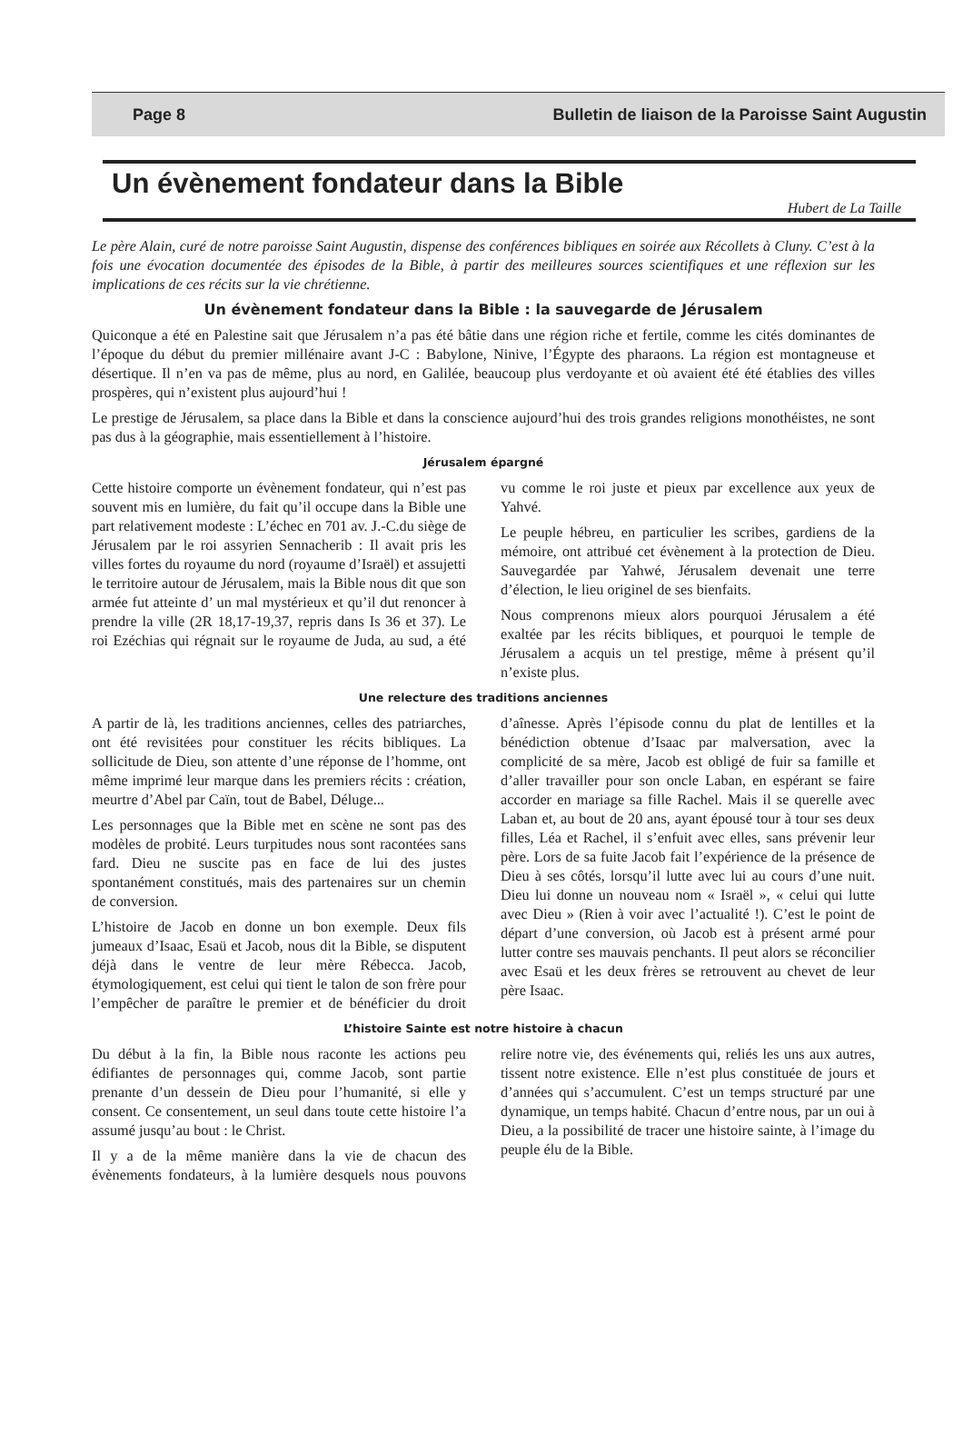Page 8 Bulletin de liaison de la Paroisse Saint Augustin
Un évènement fondateur dans la Bible
Hubert de La Taille
Le père Alain, curé de notre paroisse Saint Augustin, dispense des conférences bibliques en soirée aux Récollets à Cluny. C’est à la fois une évocation documentée des épisodes de la Bible, à partir des meilleures sources scientifiques et une réflexion sur les implications de ces récits sur la vie chrétienne.
Un évènement fondateur dans la Bible : la sauvegarde de Jérusalem
Quiconque a été en Palestine sait que Jérusalem n’a pas été bâtie dans une région riche et fertile, comme les cités dominantes de l’époque du début du premier millénaire avant J-C : Babylone, Ninive, l’Égypte des pharaons. La région est montagneuse et désertique. Il n’en va pas de même, plus au nord, en Galilée, beaucoup plus verdoyante et où avaient été été établies des villes prospères, qui n’existent plus aujourd’hui !
Le prestige de Jérusalem, sa place dans la Bible et dans la conscience aujourd’hui des trois grandes religions monothéistes, ne sont pas dus à la géographie, mais essentiellement à l’histoire.
Jérusalem épargné
Cette histoire comporte un évènement fondateur, qui n’est pas souvent mis en lumière, du fait qu’il occupe dans la Bible une part relativement modeste : L’échec en 701 av. J.-C.du siège de Jérusalem par le roi assyrien Sennacherib : Il avait pris les villes fortes du royaume du nord (royaume d’Israël) et assujetti le territoire autour de Jérusalem, mais la Bible nous dit que son armée fut atteinte d’ un mal mystérieux et qu’il dut renoncer à prendre la ville (2R 18,17-19,37, repris dans Is 36 et 37). Le roi Ezéchias qui régnait sur le royaume de Juda, au sud, a été vu comme le roi juste et pieux par excellence aux yeux de Yahvé.
Le peuple hébreu, en particulier les scribes, gardiens de la mémoire, ont attribué cet évènement à la protection de Dieu. Sauvegardée par Yahwé, Jérusalem devenait une terre d’élection, le lieu originel de ses bienfaits.
Nous comprenons mieux alors pourquoi Jérusalem a été exaltée par les récits bibliques, et pourquoi le temple de Jérusalem a acquis un tel prestige, même à présent qu’il n’existe plus.
Une relecture des traditions anciennes
A partir de là, les traditions anciennes, celles des patriarches, ont été revisitées pour constituer les récits bibliques. La sollicitude de Dieu, son attente d’une réponse de l’homme, ont même imprimé leur marque dans les premiers récits : création, meurtre d’Abel par Caïn, tout de Babel, Déluge...
Les personnages que la Bible met en scène ne sont pas des modèles de probité. Leurs turpitudes nous sont racontées sans fard. Dieu ne suscite pas en face de lui des justes spontanément constitués, mais des partenaires sur un chemin de conversion.
L’histoire de Jacob en donne un bon exemple. Deux fils jumeaux d’Isaac, Esaü et Jacob, nous dit la Bible, se disputent déjà dans le ventre de leur mère Rébecca. Jacob, étymologiquement, est celui qui tient le talon de son frère pour l’empêcher de paraître le premier et de bénéficier du droit d’aînesse. Après l’épisode connu du plat de lentilles et la bénédiction obtenue d’Isaac par malversation, avec la complicité de sa mère, Jacob est obligé de fuir sa famille et d’aller travailler pour son oncle Laban, en espérant se faire accorder en mariage sa fille Rachel. Mais il se querelle avec Laban et, au bout de 20 ans, ayant épousé tour à tour ses deux filles, Léa et Rachel, il s’enfuit avec elles, sans prévenir leur père. Lors de sa fuite Jacob fait l’expérience de la présence de Dieu à ses côtés, lorsqu’il lutte avec lui au cours d’une nuit. Dieu lui donne un nouveau nom « Israël », « celui qui lutte avec Dieu » (Rien à voir avec l’actualité !). C’est le point de départ d’une conversion, où Jacob est à présent armé pour lutter contre ses mauvais penchants. Il peut alors se réconcilier avec Esaü et les deux frères se retrouvent au chevet de leur père Isaac.
L’histoire Sainte est notre histoire à chacun
Du début à la fin, la Bible nous raconte les actions peu édifiantes de personnages qui, comme Jacob, sont partie prenante d’un dessein de Dieu pour l’humanité, si elle y consent. Ce consentement, un seul dans toute cette histoire l’a assumé jusqu’au bout : le Christ.
Il y a de la même manière dans la vie de chacun des évènements fondateurs, à la lumière desquels nous pouvons relire notre vie, des événements qui, reliés les uns aux autres, tissent notre existence. Elle n’est plus constituée de jours et d’années qui s’accumulent. C’est un temps structuré par une dynamique, un temps habité. Chacun d’entre nous, par un oui à Dieu, a la possibilité de tracer une histoire sainte, à l’image du peuple élu de la Bible.